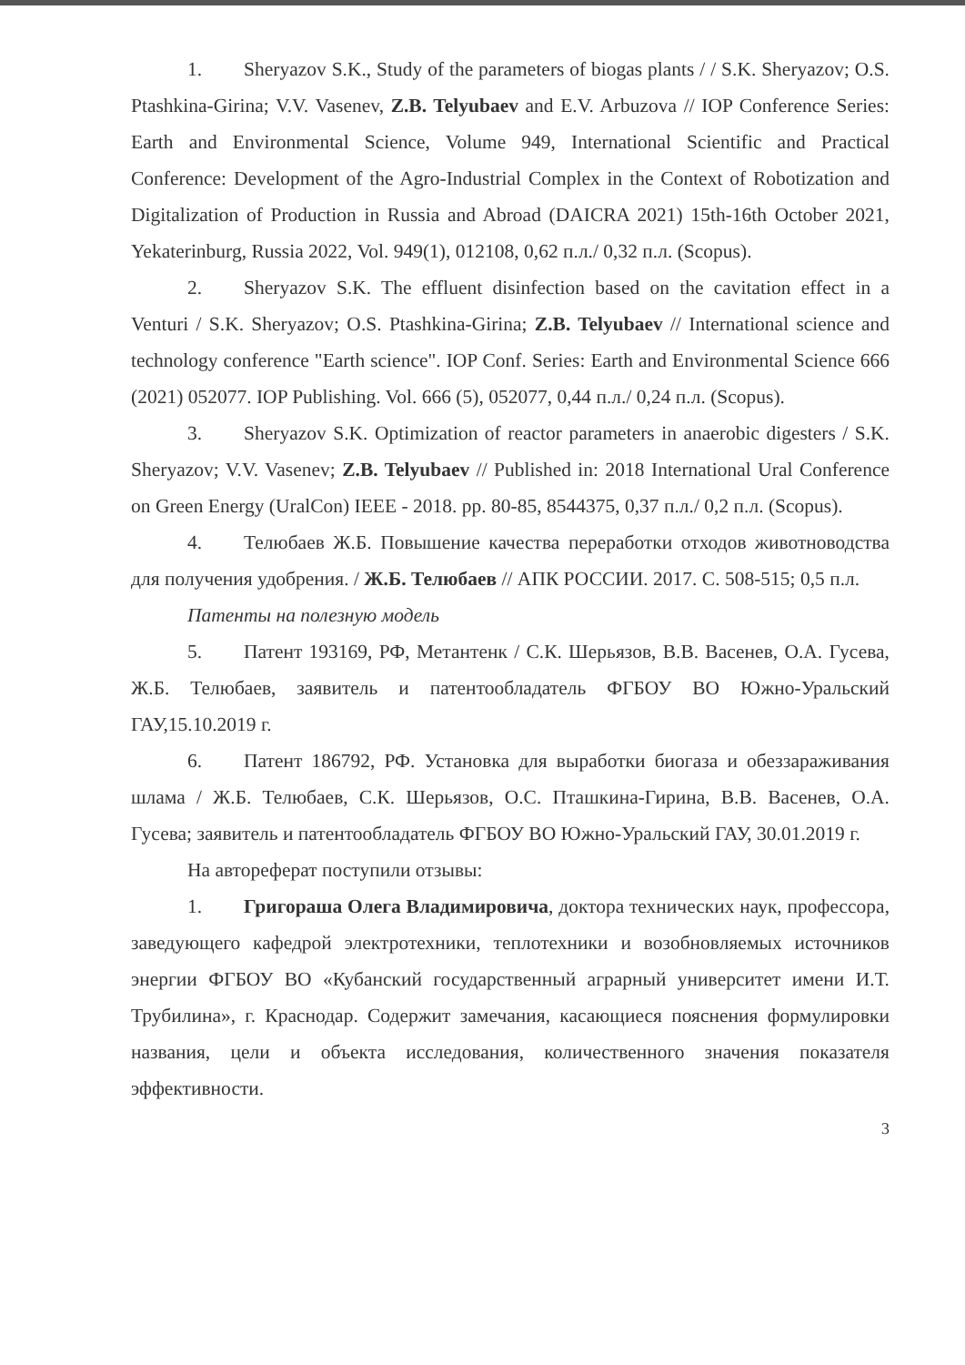1. Sheryazov S.K., Study of the parameters of biogas plants / / S.K. Sheryazov; O.S. Ptashkina-Girina; V.V. Vasenev, Z.B. Telyubaev and E.V. Arbuzova // IOP Conference Series: Earth and Environmental Science, Volume 949, International Scientific and Practical Conference: Development of the Agro-Industrial Complex in the Context of Robotization and Digitalization of Production in Russia and Abroad (DAICRA 2021) 15th-16th October 2021, Yekaterinburg, Russia 2022, Vol. 949(1), 012108, 0,62 п.л./ 0,32 п.л. (Scopus).
2. Sheryazov S.K. The effluent disinfection based on the cavitation effect in a Venturi / S.K. Sheryazov; O.S. Ptashkina-Girina; Z.B. Telyubaev // International science and technology conference "Earth science". IOP Conf. Series: Earth and Environmental Science 666 (2021) 052077. IOP Publishing. Vol. 666 (5), 052077, 0,44 п.л./ 0,24 п.л. (Scopus).
3. Sheryazov S.K. Optimization of reactor parameters in anaerobic digesters / S.K. Sheryazov; V.V. Vasenev; Z.B. Telyubaev // Published in: 2018 International Ural Conference on Green Energy (UralCon) IEEE - 2018. pp. 80-85, 8544375, 0,37 п.л./ 0,2 п.л. (Scopus).
4. Телюбаев Ж.Б. Повышение качества переработки отходов животноводства для получения удобрения. / Ж.Б. Телюбаев // АПК РОССИИ. 2017. С. 508-515; 0,5 п.л.
Патенты на полезную модель
5. Патент 193169, РФ, Метантенк / С.К. Шерьязов, В.В. Васенев, О.А. Гусева, Ж.Б. Телюбаев, заявитель и патентообладатель ФГБОУ ВО Южно-Уральский ГАУ,15.10.2019 г.
6. Патент 186792, РФ. Установка для выработки биогаза и обеззараживания шлама / Ж.Б. Телюбаев, С.К. Шерьязов, О.С. Пташкина-Гирина, В.В. Васенев, О.А. Гусева; заявитель и патентообладатель ФГБОУ ВО Южно-Уральский ГАУ, 30.01.2019 г.
На автореферат поступили отзывы:
1. Григораша Олега Владимировича, доктора технических наук, профессора, заведующего кафедрой электротехники, теплотехники и возобновляемых источников энергии ФГБОУ ВО «Кубанский государственный аграрный университет имени И.Т. Трубилина», г. Краснодар. Содержит замечания, касающиеся пояснения формулировки названия, цели и объекта исследования, количественного значения показателя эффективности.
3